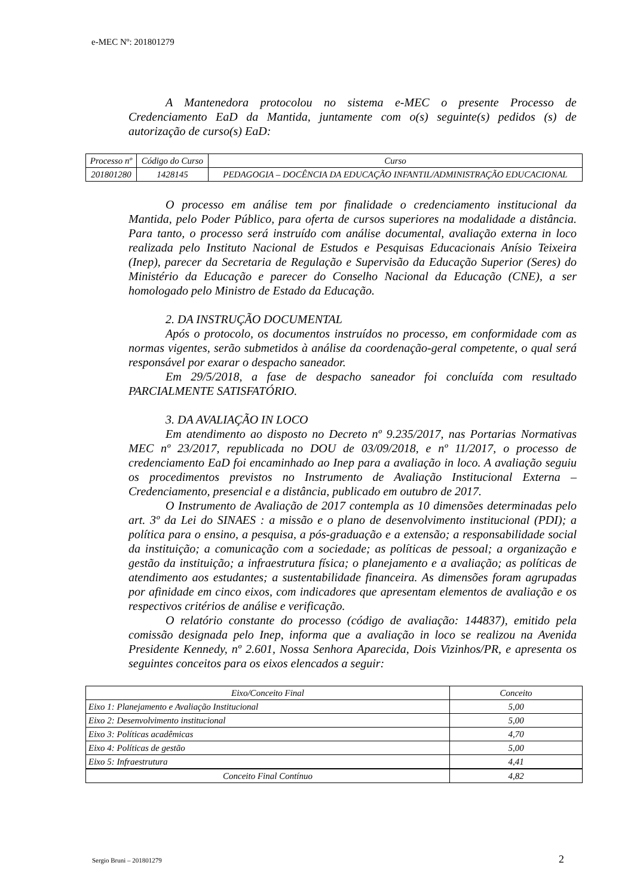e-MEC Nº: 201801279
A Mantenedora protocolou no sistema e-MEC o presente Processo de Credenciamento EaD da Mantida, juntamente com o(s) seguinte(s) pedidos (s) de autorização de curso(s) EaD:
| Processo nº | Código do Curso | Curso |
| --- | --- | --- |
| 201801280 | 1428145 | PEDAGOGIA – DOCÊNCIA DA EDUCAÇÃO INFANTIL/ADMINISTRAÇÃO EDUCACIONAL |
O processo em análise tem por finalidade o credenciamento institucional da Mantida, pelo Poder Público, para oferta de cursos superiores na modalidade a distância. Para tanto, o processo será instruído com análise documental, avaliação externa in loco realizada pelo Instituto Nacional de Estudos e Pesquisas Educacionais Anísio Teixeira (Inep), parecer da Secretaria de Regulação e Supervisão da Educação Superior (Seres) do Ministério da Educação e parecer do Conselho Nacional da Educação (CNE), a ser homologado pelo Ministro de Estado da Educação.
2. DA INSTRUÇÃO DOCUMENTAL
Após o protocolo, os documentos instruídos no processo, em conformidade com as normas vigentes, serão submetidos à análise da coordenação-geral competente, o qual será responsável por exarar o despacho saneador.
Em 29/5/2018, a fase de despacho saneador foi concluída com resultado PARCIALMENTE SATISFATÓRIO.
3. DA AVALIAÇÃO IN LOCO
Em atendimento ao disposto no Decreto nº 9.235/2017, nas Portarias Normativas MEC nº 23/2017, republicada no DOU de 03/09/2018, e nº 11/2017, o processo de credenciamento EaD foi encaminhado ao Inep para a avaliação in loco. A avaliação seguiu os procedimentos previstos no Instrumento de Avaliação Institucional Externa – Credenciamento, presencial e a distância, publicado em outubro de 2017.
O Instrumento de Avaliação de 2017 contempla as 10 dimensões determinadas pelo art. 3º da Lei do SINAES : a missão e o plano de desenvolvimento institucional (PDI); a política para o ensino, a pesquisa, a pós-graduação e a extensão; a responsabilidade social da instituição; a comunicação com a sociedade; as políticas de pessoal; a organização e gestão da instituição; a infraestrutura física; o planejamento e a avaliação; as políticas de atendimento aos estudantes; a sustentabilidade financeira. As dimensões foram agrupadas por afinidade em cinco eixos, com indicadores que apresentam elementos de avaliação e os respectivos critérios de análise e verificação.
O relatório constante do processo (código de avaliação: 144837), emitido pela comissão designada pelo Inep, informa que a avaliação in loco se realizou na Avenida Presidente Kennedy, nº 2.601, Nossa Senhora Aparecida, Dois Vizinhos/PR, e apresenta os seguintes conceitos para os eixos elencados a seguir:
| Eixo/Conceito Final | Conceito |
| --- | --- |
| Eixo 1: Planejamento e Avaliação Institucional | 5,00 |
| Eixo 2: Desenvolvimento institucional | 5,00 |
| Eixo 3: Políticas acadêmicas | 4,70 |
| Eixo 4: Políticas de gestão | 5,00 |
| Eixo 5: Infraestrutura | 4,41 |
| Conceito Final Contínuo | 4,82 |
Sergio Bruni – 201801279 2